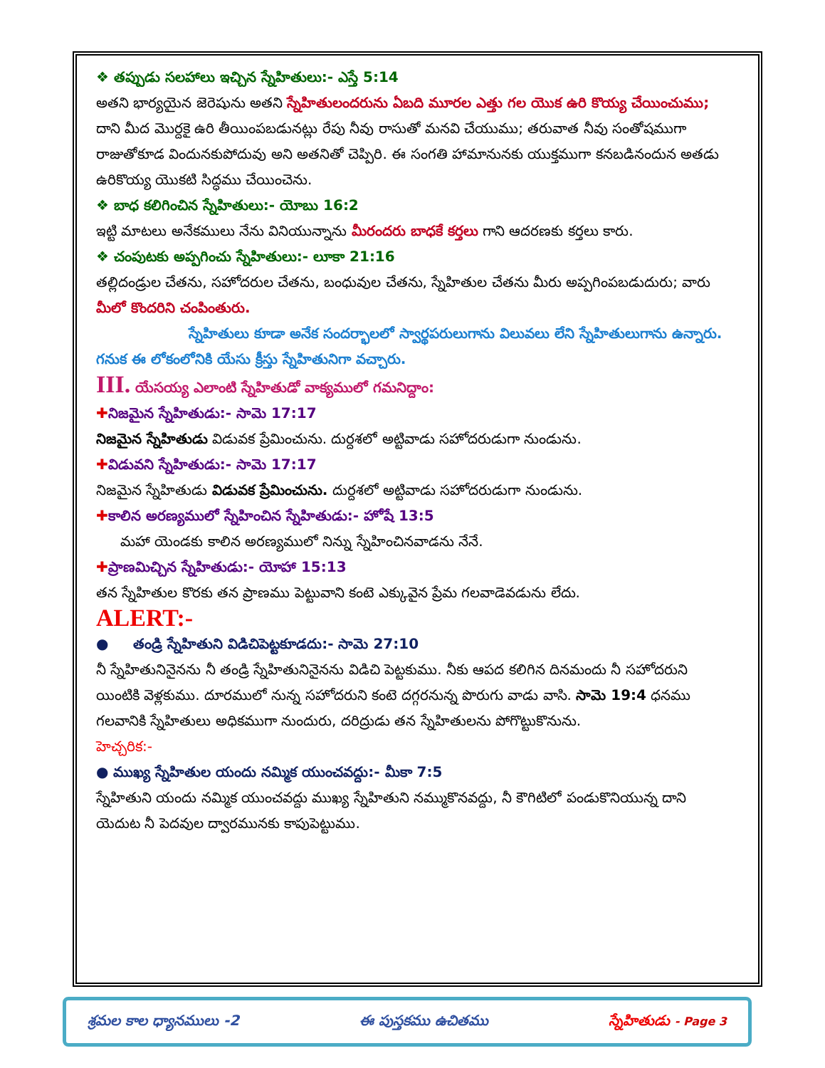❖ తప్పుడు సలహాలు ఇచ్చిన స్నేహితులు:- ఎస్తే 5:14
అతని భార్యయైన జెరెషును అతని స్నేహితులందరును ఏబది మూరల ఎత్తు గల యొక ఉరి కొయ్య చేయించుము; దాని మీద మొర్దకై ఉరి తీయింపబడునట్లు రేపు నీవు రాసుతో మనవి చేయుము; తరువాత నీవు సంతోషముగా రాజుతోకూడ విందునకుపోదువు అని అతనితో చెప్పిరి. ఈ సంగతి హామానునకు యుక్తముగా కనబడినందున అతడు ఉరికొయ్య యొకటి సిద్ధము చేయించెను.
❖ బాధ కలిగించిన స్నేహితులు:- యోబు 16:2
ఇట్టి మాటలు అనేకములు నేను వినియున్నాను మీరందరు బాధకే కర్తలు గాని ఆదరణకు కర్తలు కారు.
❖ చంపుటకు అప్పగించు స్నేహితులు:- లూకా 21:16
తల్లిదండ్రుల చేతను, సహోదరుల చేతను, బంధువుల చేతను, స్నేహితుల చేతను మీరు అప్పగింపబడుదురు; వారు మీలో కొందరిని చంపింతురు.
స్నేహితులు కూడా అనేక సందర్భాలలో స్వార్థపరులుగాను విలువలు లేని స్నేహితులుగాను ఉన్నారు. గనుక ఈ లోకంలోనికి యేసు క్రీస్తు స్నేహితునిగా వచ్చారు.
III. యేసయ్య ఎలాంటి స్నేహితుడో వాక్యములో గమనిద్దాం:
✚నిజమైన స్నేహితుడు:- సామె 17:17
నిజమైన స్నేహితుడు విడువక ప్రేమించును. దుర్దశలో అట్టివాడు సహోదరుడుగా నుండును.
✚విడువని స్నేహితుడు:- సామె 17:17
నిజమైన స్నేహితుడు విడువక ప్రేమించును. దుర్దశలో అట్టివాడు సహోదరుడుగా నుండును.
✚కాలిన అరణ్యములో స్నేహించిన స్నేహితుడు:- హోషే 13:5
మహా యెండకు కాలిన అరణ్యములో నిన్ను స్నేహించినవాడను నేనే.
✚ప్రాణమిచ్చిన స్నేహితుడు:- యోహా 15:13
తన స్నేహితుల కొరకు తన ప్రాణము పెట్టువాని కంటె ఎక్కువైన ప్రేమ గలవాడెవడును లేదు.
ALERT:-
● తండ్రి స్నేహితుని విడిచిపెట్టకూడదు:- సామె 27:10
నీ స్నేహితునినైనను నీ తండ్రి స్నేహితునినైనను విడిచి పెట్టకుము. నీకు ఆపద కలిగిన దినమందు నీ సహోదరుని యింటికి వెళ్లకుము. దూరములో నున్న సహోదరుని కంటె దగ్గరనున్న పొరుగు వాడు వాసి. సామె 19:4 ధనము గలవానికి స్నేహితులు అధికముగా నుందురు, దరిద్రుడు తన స్నేహితులను పోగొట్టుకొనును.
హెచ్చరిక:-
● ముఖ్య స్నేహితుల యందు నమ్మిక యుంచవద్దు:- మీకా 7:5
స్నేహితుని యందు నమ్మిక యుంచవద్దు ముఖ్య స్నేహితుని నమ్ముకొనవద్దు, నీ కౌగిటిలో పండుకొనియున్న దాని యెదుట నీ పెదవుల ద్వారమునకు కాపుపెట్టుము.
శ్రమల కాల ధ్యానములు -2 ఈ పుస్తకము ఉచితము స్నేహితుడు - Page 3